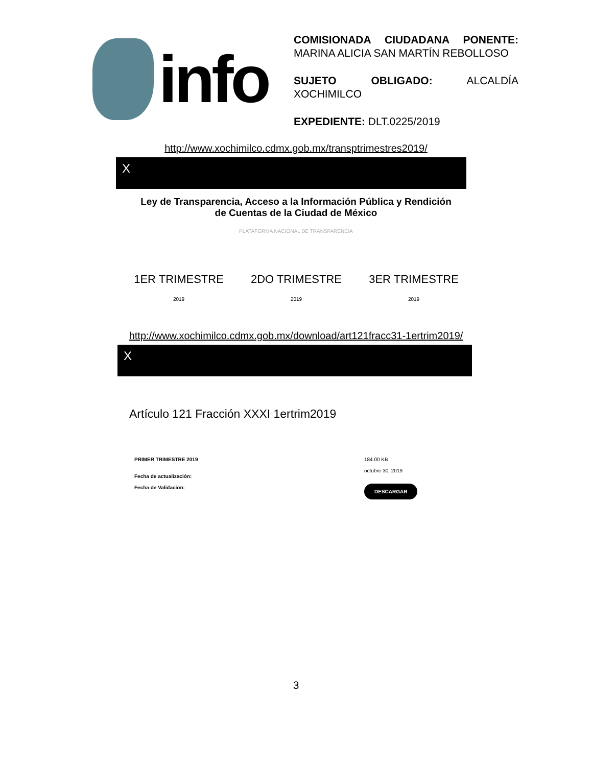info
COMISIONADA CIUDADANA PONENTE: MARINA ALICIA SAN MARTÍN REBOLLOSO
SUJETO OBLIGADO: ALCALDÍA XOCHIMILCO
EXPEDIENTE: DLT.0225/2019
http://www.xochimilco.cdmx.gob.mx/transptrimestres2019/
X
Ley de Transparencia, Acceso a la Información Pública y Rendición
de Cuentas de la Ciudad de México
PLATAFORMA NACIONAL DE TRANSPARENCIA
1ER TRIMESTRE
2019
2DO TRIMESTRE
2019
3ER TRIMESTRE
2019
http://www.xochimilco.cdmx.gob.mx/download/art121fracc31-1ertrim2019/
X
Artículo 121 Fracción XXXI 1ertrim2019
PRIMER TRIMESTRE 2019
Fecha de actualización:
Fecha de Validacion:
184.00 KB
octubre 30, 2019
DESCARGAR
3